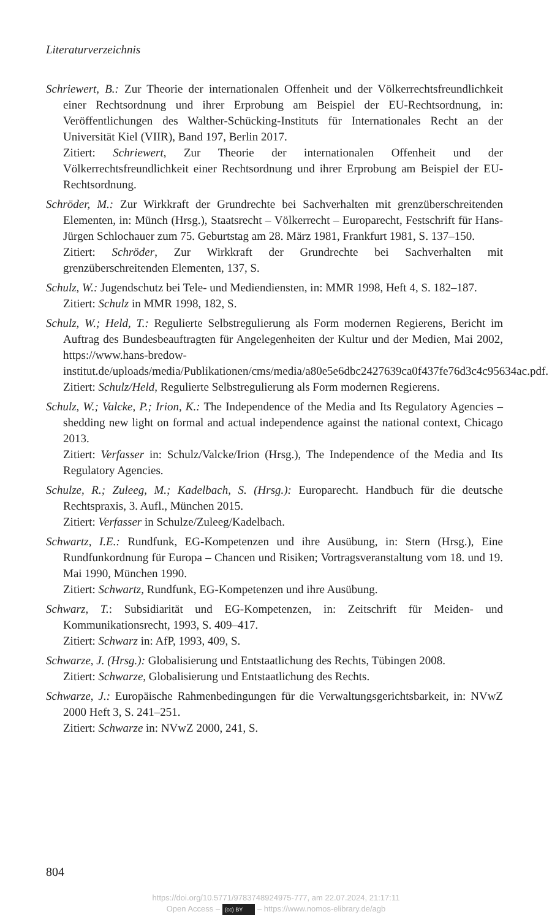Literaturverzeichnis
Schriewert, B.: Zur Theorie der internationalen Offenheit und der Völkerrechtsfreundlichkeit einer Rechtsordnung und ihrer Erprobung am Beispiel der EU-Rechtsordnung, in: Veröffentlichungen des Walther-Schücking-Instituts für Internationales Recht an der Universität Kiel (VIIR), Band 197, Berlin 2017.
Zitiert: Schriewert, Zur Theorie der internationalen Offenheit und der Völkerrechtsfreundlichkeit einer Rechtsordnung und ihrer Erprobung am Beispiel der EU-Rechtsordnung.
Schröder, M.: Zur Wirkkraft der Grundrechte bei Sachverhalten mit grenzüberschreitenden Elementen, in: Münch (Hrsg.), Staatsrecht – Völkerrecht – Europarecht, Festschrift für Hans-Jürgen Schlochauer zum 75. Geburtstag am 28. März 1981, Frankfurt 1981, S. 137–150.
Zitiert: Schröder, Zur Wirkkraft der Grundrechte bei Sachverhalten mit grenzüberschreitenden Elementen, 137, S.
Schulz, W.: Jugendschutz bei Tele- und Mediendiensten, in: MMR 1998, Heft 4, S. 182–187.
Zitiert: Schulz in MMR 1998, 182, S.
Schulz, W.; Held, T.: Regulierte Selbstregulierung als Form modernen Regierens, Bericht im Auftrag des Bundesbeauftragten für Angelegenheiten der Kultur und der Medien, Mai 2002, https://www.hans-bredow-institut.de/uploads/media/Publikationen/cms/media/a80e5e6dbc2427639ca0f437fe76d3c4c95634ac.pdf.
Zitiert: Schulz/Held, Regulierte Selbstregulierung als Form modernen Regierens.
Schulz, W.; Valcke, P.; Irion, K.: The Independence of the Media and Its Regulatory Agencies – shedding new light on formal and actual independence against the national context, Chicago 2013.
Zitiert: Verfasser in: Schulz/Valcke/Irion (Hrsg.), The Independence of the Media and Its Regulatory Agencies.
Schulze, R.; Zuleeg, M.; Kadelbach, S. (Hrsg.): Europarecht. Handbuch für die deutsche Rechtspraxis, 3. Aufl., München 2015.
Zitiert: Verfasser in Schulze/Zuleeg/Kadelbach.
Schwartz, I.E.: Rundfunk, EG-Kompetenzen und ihre Ausübung, in: Stern (Hrsg.), Eine Rundfunkordnung für Europa – Chancen und Risiken; Vortragsveranstaltung vom 18. und 19. Mai 1990, München 1990.
Zitiert: Schwartz, Rundfunk, EG-Kompetenzen und ihre Ausübung.
Schwarz, T.: Subsidiarität und EG-Kompetenzen, in: Zeitschrift für Meiden- und Kommunikationsrecht, 1993, S. 409–417.
Zitiert: Schwarz in: AfP, 1993, 409, S.
Schwarze, J. (Hrsg.): Globalisierung und Entstaatlichung des Rechts, Tübingen 2008.
Zitiert: Schwarze, Globalisierung und Entstaatlichung des Rechts.
Schwarze, J.: Europäische Rahmenbedingungen für die Verwaltungsgerichtsbarkeit, in: NVwZ 2000 Heft 3, S. 241–251.
Zitiert: Schwarze in: NVwZ 2000, 241, S.
804
https://doi.org/10.5771/9783748924975-777, am 22.07.2024, 21:17:11
Open Access – (cc) BY – https://www.nomos-elibrary.de/agb